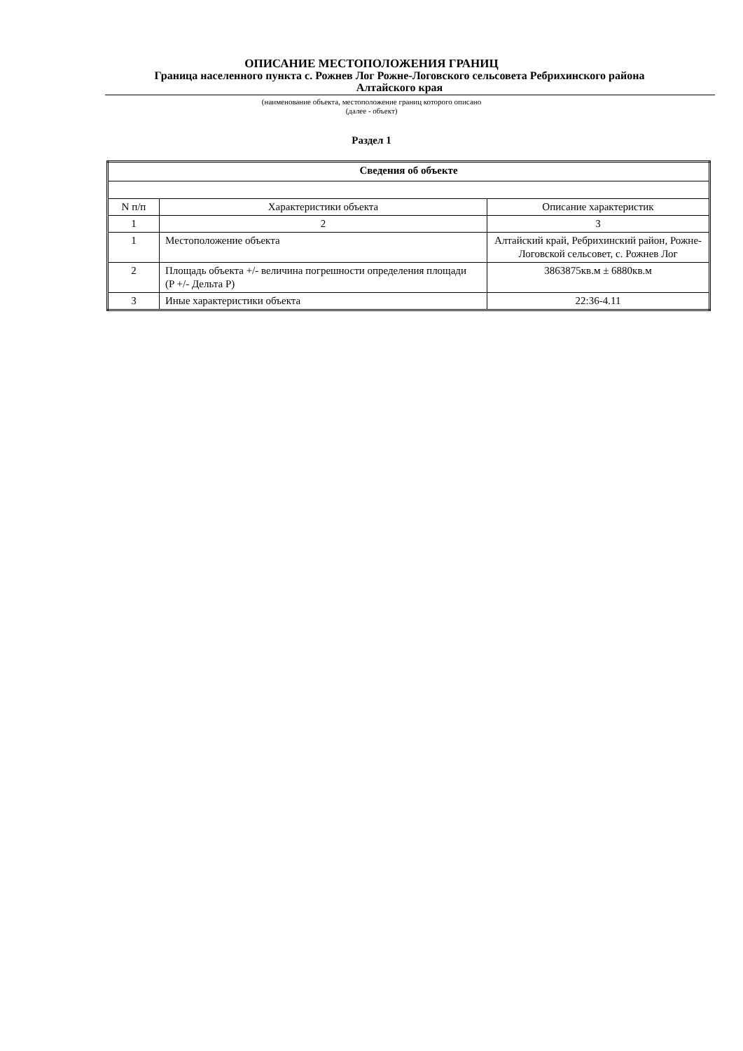ОПИСАНИЕ МЕСТОПОЛОЖЕНИЯ ГРАНИЦ
Граница населенного пункта с. Рожнев Лог Рожне-Логовского сельсовета Ребрихинского района
Алтайского края
(наименование объекта, местоположение границ которого описано
(далее - объект)
Раздел 1
| Сведения об объекте | | |
| --- | --- | --- |
| N п/п | Характеристики объекта | Описание характеристик |
| 1 | 2 | 3 |
| 1 | Местоположение объекта | Алтайский край, Ребрихинский район, Рожне-Логовской сельсовет, с. Рожнев Лог |
| 2 | Площадь объекта +/- величина погрешности определения площади (P +/- Дельта P) | 3863875кв.м ± 6880кв.м |
| 3 | Иные характеристики объекта | 22:36-4.11 |